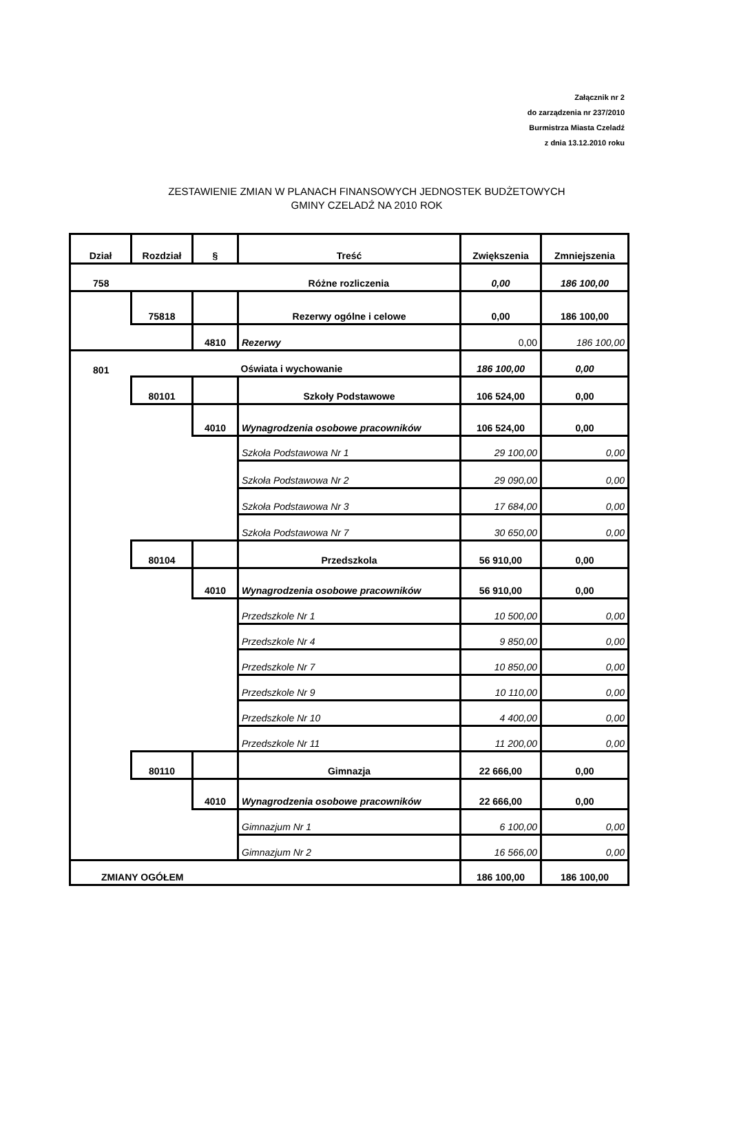Załącznik nr 2
do zarządzenia nr 237/2010
Burmistrza Miasta Czeladź
z dnia 13.12.2010 roku
ZESTAWIENIE ZMIAN W PLANACH FINANSOWYCH JEDNOSTEK BUDŻETOWYCH
GMINY CZELADŹ NA 2010 ROK
| Dział | Rozdział | § | Treść | Zwiększenia | Zmniejszenia |
| --- | --- | --- | --- | --- | --- |
| 758 | | | Różne rozliczenia | 0,00 | 186 100,00 |
| | 75818 | | Rezerwy ogólne i celowe | 0,00 | 186 100,00 |
| | | 4810 | Rezerwy | 0,00 | 186 100,00 |
| 801 | | | Oświata i wychowanie | 186 100,00 | 0,00 |
| | 80101 | | Szkoły Podstawowe | 106 524,00 | 0,00 |
| | | 4010 | Wynagrodzenia osobowe pracowników | 106 524,00 | 0,00 |
| | | | Szkoła Podstawowa Nr 1 | 29 100,00 | 0,00 |
| | | | Szkoła Podstawowa Nr 2 | 29 090,00 | 0,00 |
| | | | Szkoła Podstawowa Nr 3 | 17 684,00 | 0,00 |
| | | | Szkoła Podstawowa Nr 7 | 30 650,00 | 0,00 |
| | 80104 | | Przedszkola | 56 910,00 | 0,00 |
| | | 4010 | Wynagrodzenia osobowe pracowników | 56 910,00 | 0,00 |
| | | | Przedszkole Nr 1 | 10 500,00 | 0,00 |
| | | | Przedszkole Nr 4 | 9 850,00 | 0,00 |
| | | | Przedszkole Nr 7 | 10 850,00 | 0,00 |
| | | | Przedszkole Nr 9 | 10 110,00 | 0,00 |
| | | | Przedszkole Nr 10 | 4 400,00 | 0,00 |
| | | | Przedszkole Nr 11 | 11 200,00 | 0,00 |
| | 80110 | | Gimnazja | 22 666,00 | 0,00 |
| | | 4010 | Wynagrodzenia osobowe pracowników | 22 666,00 | 0,00 |
| | | | Gimnazjum Nr 1 | 6 100,00 | 0,00 |
| | | | Gimnazjum Nr 2 | 16 566,00 | 0,00 |
| ZMIANY OGÓŁEM | | | | 186 100,00 | 186 100,00 |